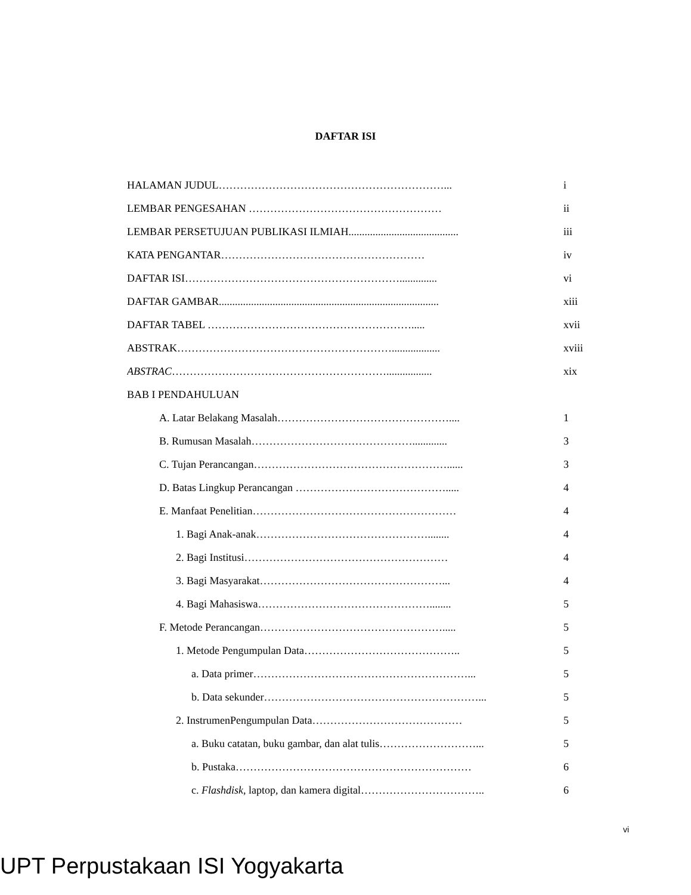DAFTAR ISI
HALAMAN JUDUL………………………………………………………... i
LEMBAR PENGESAHAN ……………………………………………… ii
LEMBAR PERSETUJUAN PUBLIKASI ILMIAH......................................... iii
KATA PENGANTAR………………………………………………… iv
DAFTAR ISI…………………………………………………….............. vi
DAFTAR GAMBAR.................................................................................. xiii
DAFTAR TABEL …………………………………………………..... xvii
ABSTRAK…………………………………………………….................. xviii
ABSTRAC……………………………………………………................. xix
BAB I PENDAHULUAN
A. Latar Belakang Masalah………………………………………….... 1
B. Rumusan Masalah………………………………………............. 3
C. Tujan Perancangan………………………………………………...... 3
D. Batas Lingkup Perancangan ……………………………………..... 4
E. Manfaat Penelitian………………………………………………… 4
1. Bagi Anak-anak…………………………………………........ 4
2. Bagi Institusi………………………………………………… 4
3. Bagi Masyarakat……………………………………………... 4
4. Bagi Mahasiswa…………………………………………........ 5
F. Metode Perancangan……………………………………………..... 5
1. Metode Pengumpulan Data…………………………………….. 5
a. Data primer……………………………………………………... 5
b. Data sekunder……………………………………………………... 5
2. InstrumenPengumpulan Data…………………………………… 5
a. Buku catatan, buku gambar, dan alat tulis………………………... 5
b. Pustaka………………………………………………………… 6
c. Flashdisk, laptop, dan kamera digital…………………………….. 6
vi
UPT Perpustakaan ISI Yogyakarta